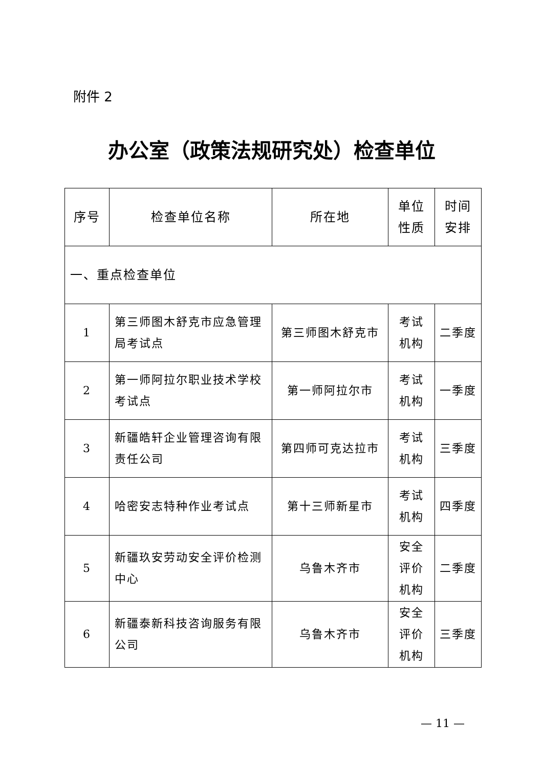附件 2
办公室（政策法规研究处）检查单位
| 序号 | 检查单位名称 | 所在地 | 单位 性质 | 时间 安排 |
| --- | --- | --- | --- | --- |
| 一、重点检查单位 | | | | |
| 1 | 第三师图木舒克市应急管理局考试点 | 第三师图木舒克市 | 考试 机构 | 二季度 |
| 2 | 第一师阿拉尔职业技术学校考试点 | 第一师阿拉尔市 | 考试 机构 | 一季度 |
| 3 | 新疆皓轩企业管理咨询有限责任公司 | 第四师可克达拉市 | 考试 机构 | 三季度 |
| 4 | 哈密安志特种作业考试点 | 第十三师新星市 | 考试 机构 | 四季度 |
| 5 | 新疆玖安劳动安全评价检测中心 | 乌鲁木齐市 | 安全 评价 机构 | 二季度 |
| 6 | 新疆泰新科技咨询服务有限公司 | 乌鲁木齐市 | 安全 评价 机构 | 三季度 |
— 11 —